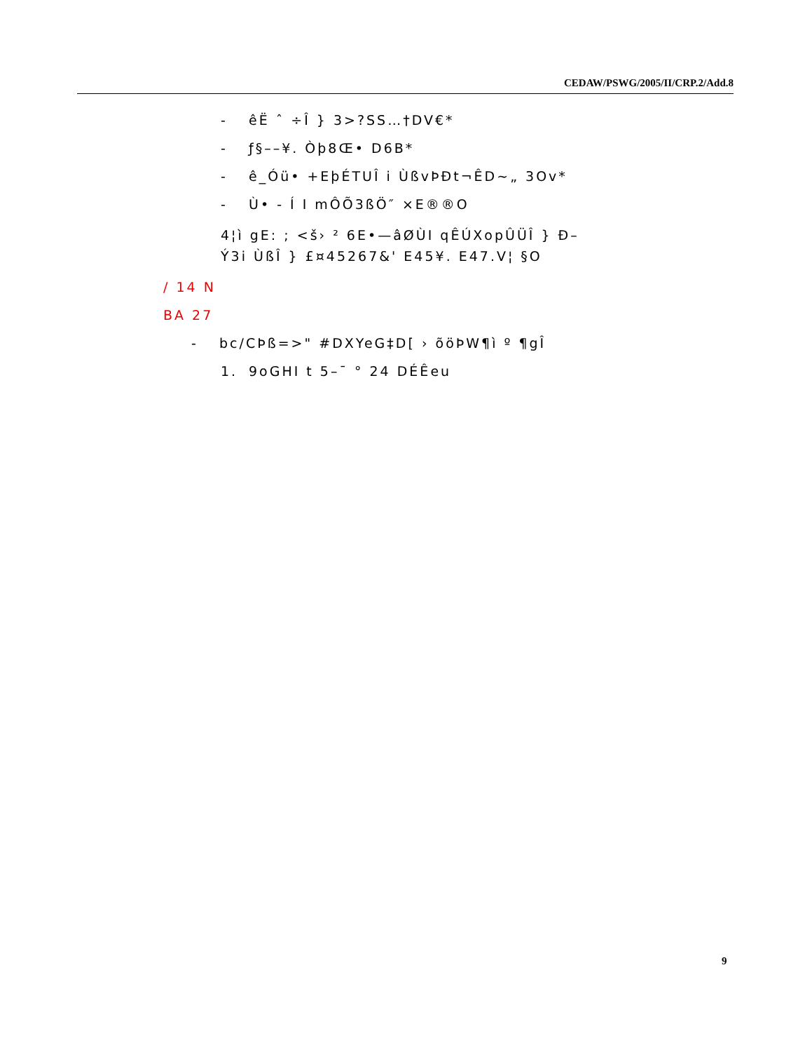CEDAW/PSWG/2005/II/CRP.2/Add.8
- êË ˆ ÷Î } 3>?SS…†DV€*
- ƒ§––¥. Òþ8Œ• D6B*
- ê_Óü• +EþÉTUÎ i ÙßvÞÐt¬ÊD~„ 3Ov*
- Ù• - Í I mÔÕ3ßÖ″ ×E®®O
4¦ì gE: ; <š› ² 6E•—âØÙI qÊÚXopÛÜÎ } Ð–
Ý3i ÙßÎ } £¤45267&' E45¥. E47.V¦ §O
/ 14 N
BA 27
- bc/CÞß=>" #DXYeG‡D[ › õöÞW¶ì º ¶gÎ
1. 9oGHI t 5–¯ ° 24 DÉÊeu
9